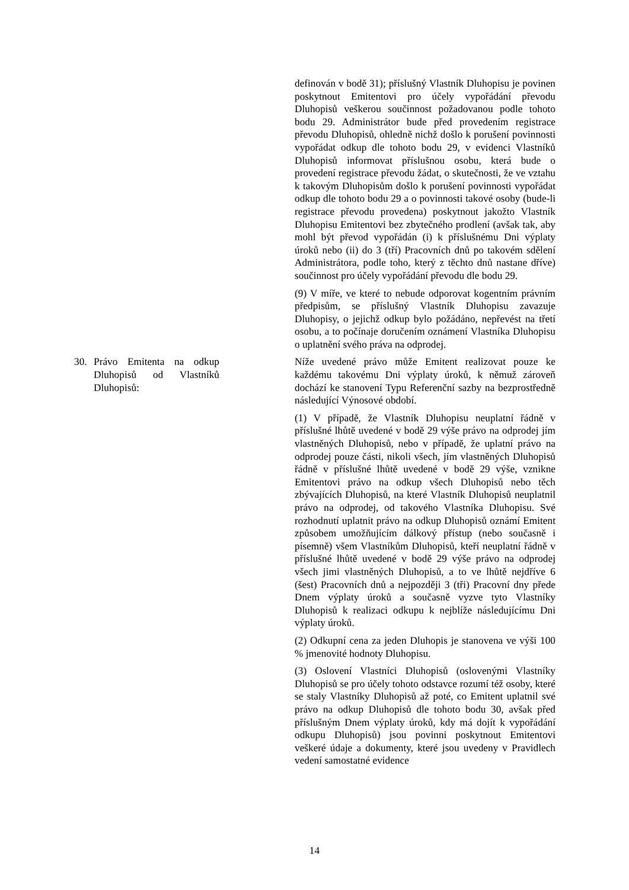definován v bodě 31); příslušný Vlastník Dluhopisu je povinen poskytnout Emitentovi pro účely vypořádání převodu Dluhopisů veškerou součinnost požadovanou podle tohoto bodu 29. Administrátor bude před provedením registrace převodu Dluhopisů, ohledně nichž došlo k porušení povinnosti vypořádat odkup dle tohoto bodu 29, v evidenci Vlastníků Dluhopisů informovat příslušnou osobu, která bude o provedení registrace převodu žádat, o skutečnosti, že ve vztahu k takovým Dluhopisům došlo k porušení povinnosti vypořádat odkup dle tohoto bodu 29 a o povinnosti takové osoby (bude-li registrace převodu provedena) poskytnout jakožto Vlastník Dluhopisu Emitentovi bez zbytečného prodlení (avšak tak, aby mohl být převod vypořádán (i) k příslušnému Dni výplaty úroků nebo (ii) do 3 (tří) Pracovních dnů po takovém sdělení Administrátora, podle toho, který z těchto dnů nastane dříve) součinnost pro účely vypořádání převodu dle bodu 29.
(9) V míře, ve které to nebude odporovat kogentním právním předpisům, se příslušný Vlastník Dluhopisu zavazuje Dluhopisy, o jejichž odkup bylo požádáno, nepřevést na třetí osobu, a to počínaje doručením oznámení Vlastníka Dluhopisu o uplatnění svého práva na odprodej.
30. Právo Emitenta na odkup Dluhopisů od Vlastníků Dluhopisů:
Níže uvedené právo může Emitent realizovat pouze ke každému takovému Dni výplaty úroků, k němuž zároveň dochází ke stanovení Typu Referenční sazby na bezprostředně následující Výnosové období.
(1) V případě, že Vlastník Dluhopisu neuplatní řádně v příslušné lhůtě uvedené v bodě 29 výše právo na odprodej jím vlastněných Dluhopisů, nebo v případě, že uplatní právo na odprodej pouze části, nikoli všech, jím vlastněných Dluhopisů řádně v příslušné lhůtě uvedené v bodě 29 výše, vznikne Emitentovi právo na odkup všech Dluhopisů nebo těch zbývajících Dluhopisů, na které Vlastník Dluhopisů neuplatnil právo na odprodej, od takového Vlastníka Dluhopisu. Své rozhodnutí uplatnit právo na odkup Dluhopisů oznámí Emitent způsobem umožňujícím dálkový přístup (nebo současně i písemně) všem Vlastníkům Dluhopisů, kteří neuplatní řádně v příslušné lhůtě uvedené v bodě 29 výše právo na odprodej všech jimi vlastněných Dluhopisů, a to ve lhůtě nejdříve 6 (šest) Pracovních dnů a nejpozději 3 (tři) Pracovní dny přede Dnem výplaty úroků a současně vyzve tyto Vlastníky Dluhopisů k realizaci odkupu k nejblíže následujícímu Dni výplaty úroků.
(2) Odkupní cena za jeden Dluhopis je stanovena ve výši 100 % jmenovité hodnoty Dluhopisu.
(3) Oslovení Vlastníci Dluhopisů (oslovenými Vlastníky Dluhopisů se pro účely tohoto odstavce rozumí též osoby, které se staly Vlastníky Dluhopisů až poté, co Emitent uplatnil své právo na odkup Dluhopisů dle tohoto bodu 30, avšak před příslušným Dnem výplaty úroků, kdy má dojít k vypořádání odkupu Dluhopisů) jsou povinni poskytnout Emitentovi veškeré údaje a dokumenty, které jsou uvedeny v Pravidlech vedení samostatné evidence
14